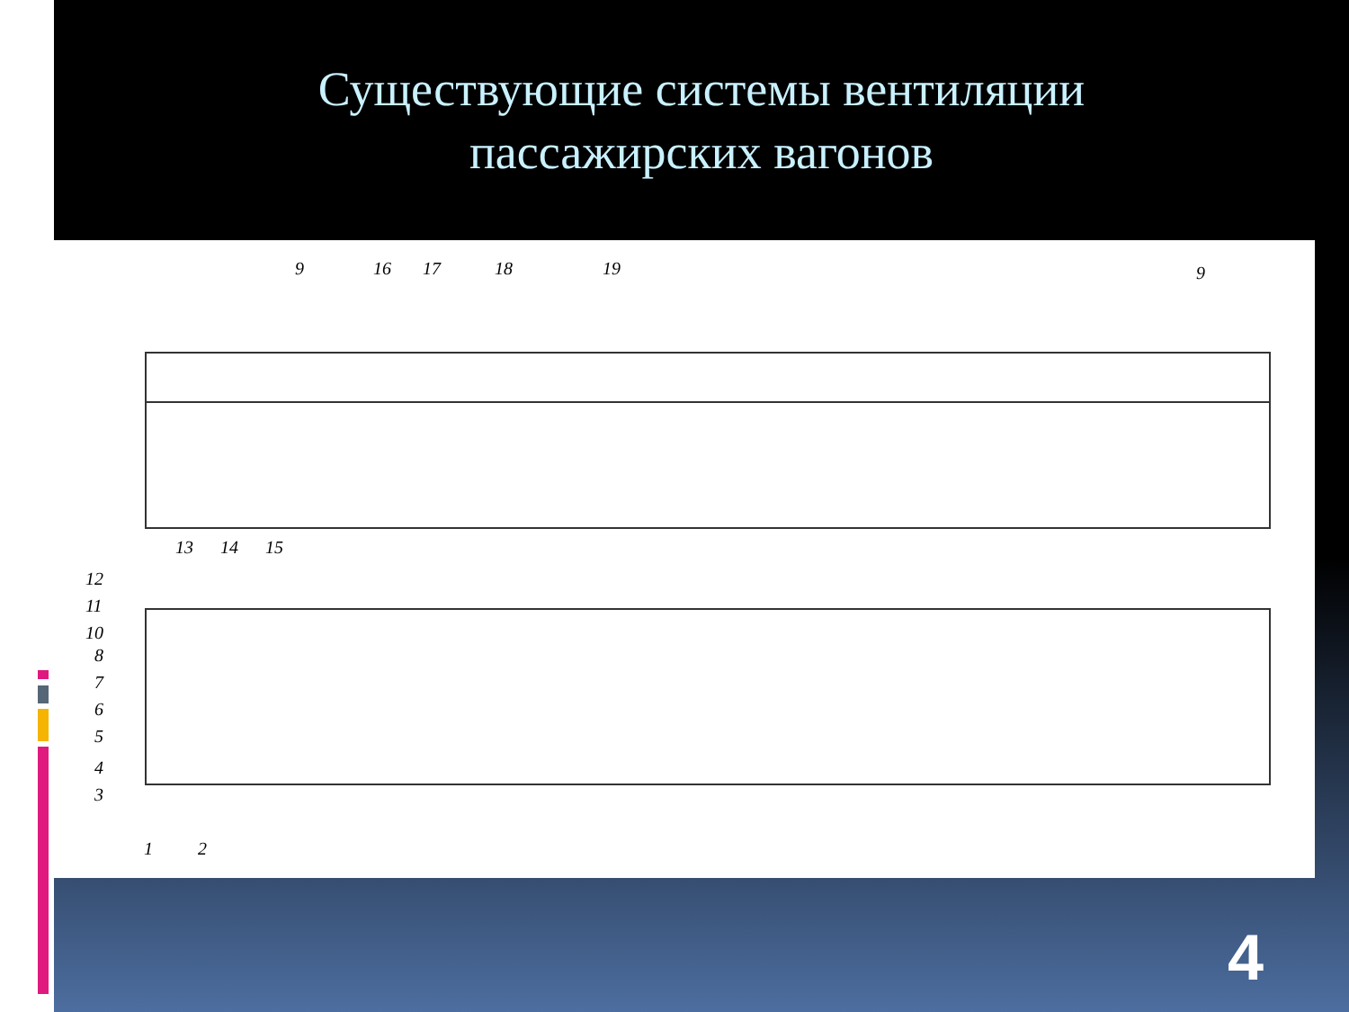Существующие системы вентиляции
пассажирских вагонов
9 16 17 18 19 9
13 14 15
12
11
10
8
7
6
5
4
3
1 2
4